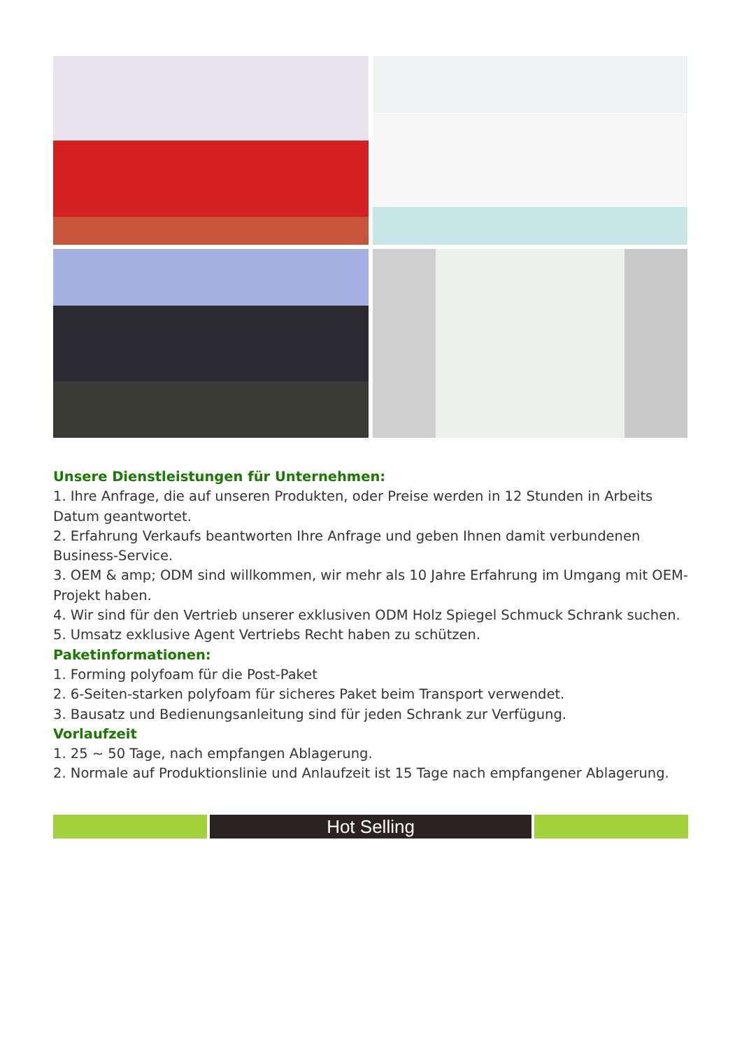Unsere Dienstleistungen für Unternehmen:
1. Ihre Anfrage, die auf unseren Produkten, oder Preise werden in 12 Stunden in Arbeits Datum geantwortet.
2. Erfahrung Verkaufs beantworten Ihre Anfrage und geben Ihnen damit verbundenen Business-Service.
3. OEM & amp; ODM sind willkommen, wir mehr als 10 Jahre Erfahrung im Umgang mit OEM-Projekt haben.
4. Wir sind für den Vertrieb unserer exklusiven ODM Holz Spiegel Schmuck Schrank suchen.
5. Umsatz exklusive Agent Vertriebs Recht haben zu schützen.
Paketinformationen:
1. Forming polyfoam für die Post-Paket
2. 6-Seiten-starken polyfoam für sicheres Paket beim Transport verwendet.
3. Bausatz und Bedienungsanleitung sind für jeden Schrank zur Verfügung.
Vorlaufzeit
1. 25 ~ 50 Tage, nach empfangen Ablagerung.
2. Normale auf Produktionslinie und Anlaufzeit ist 15 Tage nach empfangener Ablagerung.
Hot Selling